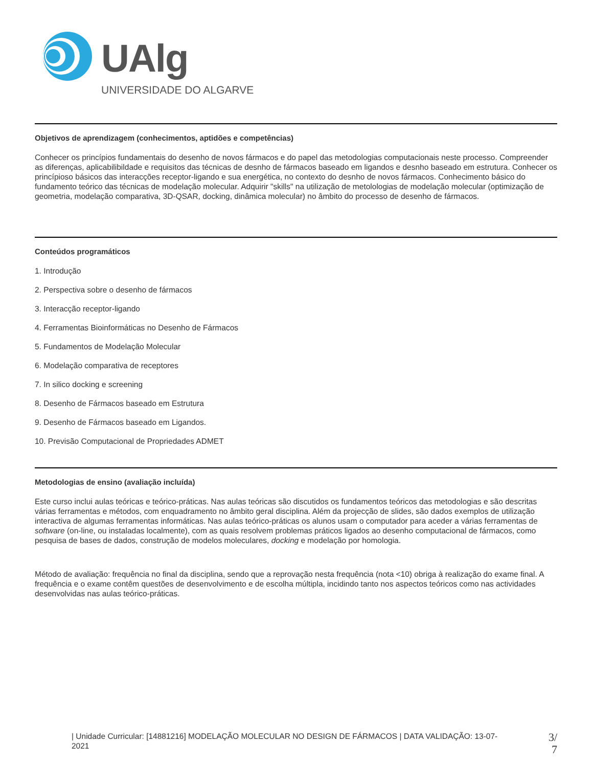UAlg
UNIVERSIDADE DO ALGARVE
Objetivos de aprendizagem (conhecimentos, aptidões e competências)
Conhecer os princípios fundamentais do desenho de novos fármacos e do papel das metodologias computacionais neste processo. Compreender as diferenças, aplicabilibildade e requisitos das técnicas de desnho de fármacos baseado em ligandos e desnho baseado em estrutura. Conhecer os princípioso básicos das interacções receptor-ligando e sua energética, no contexto do desnho de novos fármacos. Conhecimento básico do fundamento teórico das técnicas de modelação molecular. Adquirir "skills" na utilização de metolologias de modelação molecular (optimização de geometria, modelação comparativa, 3D-QSAR, docking, dinâmica molecular) no âmbito do processo de desenho de fármacos.
Conteúdos programáticos
1. Introdução
2. Perspectiva sobre o desenho de fármacos
3. Interacção receptor-ligando
4. Ferramentas Bioinformáticas no Desenho de Fármacos
5. Fundamentos de Modelação Molecular
6. Modelação comparativa de receptores
7. In silico docking e screening
8. Desenho de Fármacos baseado em Estrutura
9. Desenho de Fármacos baseado em Ligandos.
10. Previsão Computacional de Propriedades ADMET
Metodologias de ensino (avaliação incluída)
Este curso inclui aulas teóricas e teórico-práticas. Nas aulas teóricas são discutidos os fundamentos teóricos das metodologias e são descritas várias ferramentas e métodos, com enquadramento no âmbito geral disciplina. Além da projecção de slides, são dados exemplos de utilização interactiva de algumas ferramentas informáticas. Nas aulas teórico-práticas os alunos usam o computador para aceder a várias ferramentas de software (on-line, ou instaladas localmente), com as quais resolvem problemas práticos ligados ao desenho computacional de fármacos, como pesquisa de bases de dados, construção de modelos moleculares, docking e modelação por homologia.
Método de avaliação: frequência no final da disciplina, sendo que a reprovação nesta frequência (nota <10) obriga à realização do exame final. A frequência e o exame contêm questões de desenvolvimento e de escolha múltipla, incidindo tanto nos aspectos teóricos como nas actividades desenvolvidas nas aulas teórico-práticas.
| Unidade Curricular: [14881216] MODELAÇÃO MOLECULAR NO DESIGN DE FÁRMACOS | DATA VALIDAÇÃO: 13-07-2021
3/
7